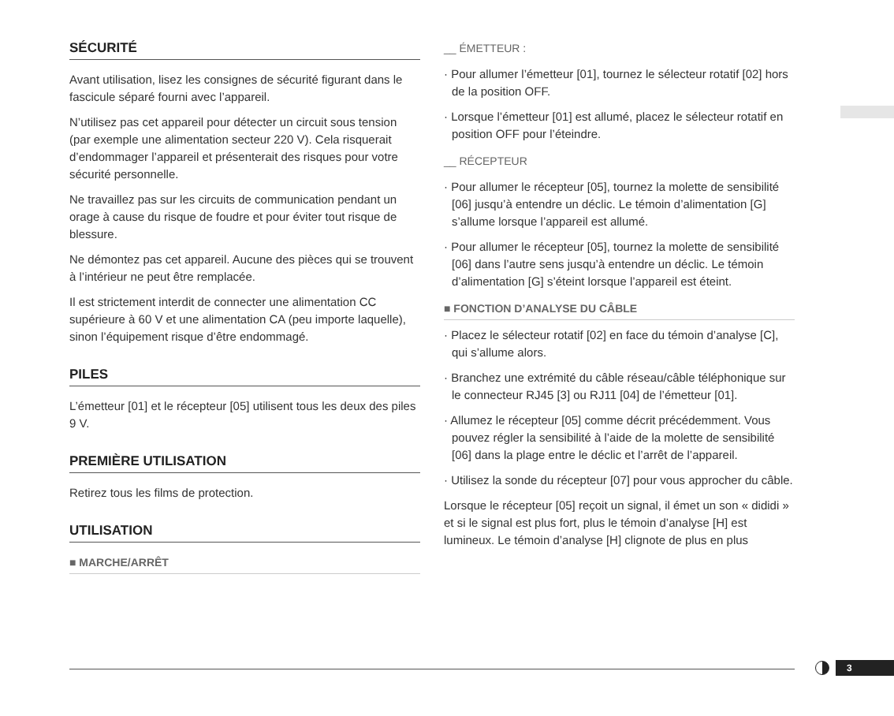SÉCURITÉ
Avant utilisation, lisez les consignes de sécurité figurant dans le fascicule séparé fourni avec l’appareil.
N’utilisez pas cet appareil pour détecter un circuit sous tension (par exemple une alimentation secteur 220 V). Cela risquerait d’endommager l’appareil et présenterait des risques pour votre sécurité personnelle.
Ne travaillez pas sur les circuits de communication pendant un orage à cause du risque de foudre et pour éviter tout risque de blessure.
Ne démontez pas cet appareil. Aucune des pièces qui se trouvent à l’intérieur ne peut être remplacée.
Il est strictement interdit de connecter une alimentation CC supérieure à 60 V et une alimentation CA (peu importe laquelle), sinon l’équipement risque d’être endommagé.
PILES
L’émetteur [01] et le récepteur [05] utilisent tous les deux des piles 9 V.
PREMIÈRE UTILISATION
Retirez tous les films de protection.
UTILISATION
■ MARCHE/ARRÊT
__ ÉMETTEUR :
· Pour allumer l’émetteur [01], tournez le sélecteur rotatif [02] hors de la position OFF.
· Lorsque l’émetteur [01] est allumé, placez le sélecteur rotatif en position OFF pour l’éteindre.
__ RÉCEPTEUR
· Pour allumer le récepteur [05], tournez la molette de sensibilité [06] jusqu’à entendre un déclic. Le témoin d’alimentation [G] s’allume lorsque l’appareil est allumé.
· Pour allumer le récepteur [05], tournez la molette de sensibilité [06] dans l’autre sens jusqu’à entendre un déclic. Le témoin d’alimentation [G] s’éteint lorsque l’appareil est éteint.
■ FONCTION D’ANALYSE DU CÂBLE
· Placez le sélecteur rotatif [02] en face du témoin d’analyse [C], qui s’allume alors.
· Branchez une extrémité du câble réseau/câble téléphonique sur le connecteur RJ45 [3] ou RJ11 [04] de l’émetteur [01].
· Allumez le récepteur [05] comme décrit précédemment. Vous pouvez régler la sensibilité à l’aide de la molette de sensibilité [06] dans la plage entre le déclic et l’arrêt de l’appareil.
· Utilisez la sonde du récepteur [07] pour vous approcher du câble.
Lorsque le récepteur [05] reçoit un signal, il émet un son « dididi » et si le signal est plus fort, plus le témoin d’analyse [H] est lumineux. Le témoin d’analyse [H] clignote de plus en plus
3